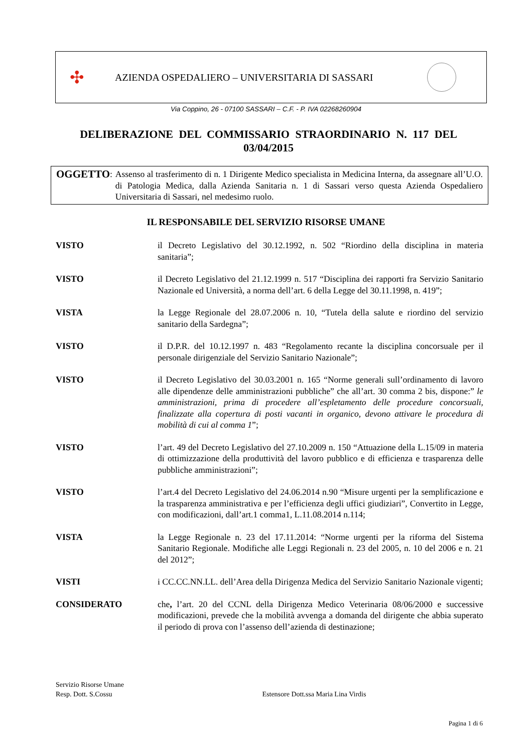✣ AZIENDA OSPEDALIERO – UNIVERSITARIA DI SASSARI
Via Coppino, 26 - 07100 SASSARI – C.F. - P. IVA 02268260904
DELIBERAZIONE DEL COMMISSARIO STRAORDINARIO N. 117 DEL 03/04/2015
OGGETTO:
Assenso al trasferimento di n. 1 Dirigente Medico specialista in Medicina Interna, da assegnare all’U.O. di Patologia Medica, dalla Azienda Sanitaria n. 1 di Sassari verso questa Azienda Ospedaliero Universitaria di Sassari, nel medesimo ruolo.
IL RESPONSABILE DEL SERVIZIO RISORSE UMANE
VISTO il Decreto Legislativo del 30.12.1992, n. 502 “Riordino della disciplina in materia sanitaria”;
VISTO il Decreto Legislativo del 21.12.1999 n. 517 “Disciplina dei rapporti fra Servizio Sanitario Nazionale ed Università, a norma dell’art. 6 della Legge del 30.11.1998, n. 419”;
VISTA la Legge Regionale del 28.07.2006 n. 10, “Tutela della salute e riordino del servizio sanitario della Sardegna”;
VISTO il D.P.R. del 10.12.1997 n. 483 “Regolamento recante la disciplina concorsuale per il personale dirigenziale del Servizio Sanitario Nazionale”;
VISTO il Decreto Legislativo del 30.03.2001 n. 165 “Norme generali sull’ordinamento di lavoro alle dipendenze delle amministrazioni pubbliche” che all’art. 30 comma 2 bis, dispone:” le amministrazioni, prima di procedere all’espletamento delle procedure concorsuali, finalizzate alla copertura di posti vacanti in organico, devono attivare le procedura di mobilità di cui al comma 1”;
VISTO l’art. 49 del Decreto Legislativo del 27.10.2009 n. 150 “Attuazione della L.15/09 in materia di ottimizzazione della produttività del lavoro pubblico e di efficienza e trasparenza delle pubbliche amministrazioni”;
VISTO l’art.4 del Decreto Legislativo del 24.06.2014 n.90 “Misure urgenti per la semplificazione e la trasparenza amministrativa e per l’efficienza degli uffici giudiziari”, Convertito in Legge, con modificazioni, dall’art.1 comma1, L.11.08.2014 n.114;
VISTA la Legge Regionale n. 23 del 17.11.2014: “Norme urgenti per la riforma del Sistema Sanitario Regionale. Modifiche alle Leggi Regionali n. 23 del 2005, n. 10 del 2006 e n. 21 del 2012”;
VISTI i CC.CC.NN.LL. dell’Area della Dirigenza Medica del Servizio Sanitario Nazionale vigenti;
CONSIDERATO che, l’art. 20 del CCNL della Dirigenza Medico Veterinaria 08/06/2000 e successive modificazioni, prevede che la mobilità avvenga a domanda del dirigente che abbia superato il periodo di prova con l’assenso dell’azienda di destinazione;
Servizio Risorse Umane
Resp. Dott. S.Cossu Estensore Dott.ssa Maria Lina Virdis
Pagina 1 di 6